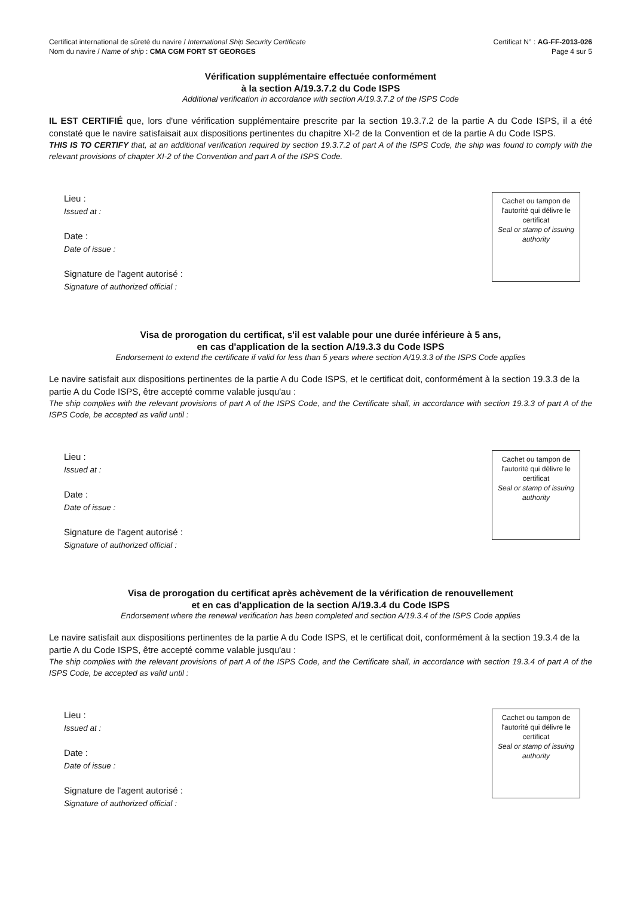Certificat international de sûreté du navire / International Ship Security Certificate
Nom du navire / Name of ship : CMA CGM FORT ST GEORGES
Certificat N° : AG-FF-2013-026
Page 4 sur 5
Vérification supplémentaire effectuée conformément
à la section A/19.3.7.2 du Code ISPS
Additional verification in accordance with section A/19.3.7.2 of the ISPS Code
IL EST CERTIFIÉ que, lors d'une vérification supplémentaire prescrite par la section 19.3.7.2 de la partie A du Code ISPS, il a été constaté que le navire satisfaisait aux dispositions pertinentes du chapitre XI-2 de la Convention et de la partie A du Code ISPS.
THIS IS TO CERTIFY that, at an additional verification required by section 19.3.7.2 of part A of the ISPS Code, the ship was found to comply with the relevant provisions of chapter XI-2 of the Convention and part A of the ISPS Code.
Lieu :
Issued at :
Date :
Date of issue :
Signature de l'agent autorisé :
Signature of authorized official :
Cachet ou tampon de l'autorité qui délivre le certificat
Seal or stamp of issuing authority
Visa de prorogation du certificat, s'il est valable pour une durée inférieure à 5 ans,
en cas d'application de la section A/19.3.3 du Code ISPS
Endorsement to extend the certificate if valid for less than 5 years where section A/19.3.3 of the ISPS Code applies
Le navire satisfait aux dispositions pertinentes de la partie A du Code ISPS, et le certificat doit, conformément à la section 19.3.3 de la partie A du Code ISPS, être accepté comme valable jusqu'au :
The ship complies with the relevant provisions of part A of the ISPS Code, and the Certificate shall, in accordance with section 19.3.3 of part A of the ISPS Code, be accepted as valid until :
Lieu :
Issued at :
Date :
Date of issue :
Signature de l'agent autorisé :
Signature of authorized official :
Cachet ou tampon de l'autorité qui délivre le certificat
Seal or stamp of issuing authority
Visa de prorogation du certificat après achèvement de la vérification de renouvellement
et en cas d'application de la section A/19.3.4 du Code ISPS
Endorsement where the renewal verification has been completed and section A/19.3.4 of the ISPS Code applies
Le navire satisfait aux dispositions pertinentes de la partie A du Code ISPS, et le certificat doit, conformément à la section 19.3.4 de la partie A du Code ISPS, être accepté comme valable jusqu'au :
The ship complies with the relevant provisions of part A of the ISPS Code, and the Certificate shall, in accordance with section 19.3.4 of part A of the ISPS Code, be accepted as valid until :
Lieu :
Issued at :
Date :
Date of issue :
Signature de l'agent autorisé :
Signature of authorized official :
Cachet ou tampon de l'autorité qui délivre le certificat
Seal or stamp of issuing authority